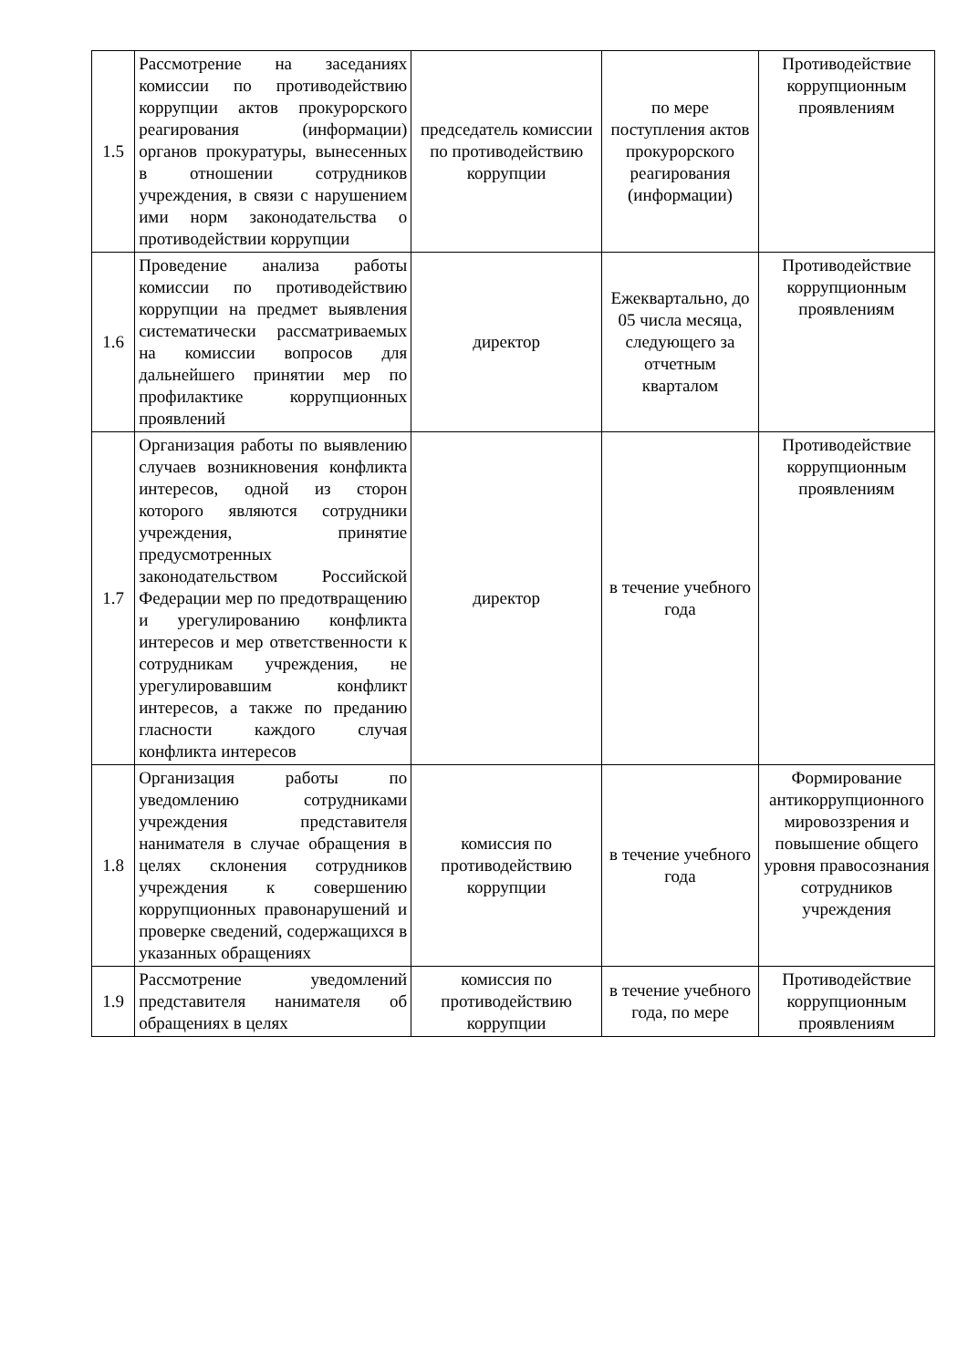| 1.5 | Рассмотрение на заседаниях комиссии по противодействию коррупции актов прокурорского реагирования (информации) органов прокуратуры, вынесенных в отношении сотрудников учреждения, в связи с нарушением ими норм законодательства о противодействии коррупции | председатель комиссии по противодействию коррупции | по мере поступления актов прокурорского реагирования (информации) | Противодействие коррупционным проявлениям |
| 1.6 | Проведение анализа работы комиссии по противодействию коррупции на предмет выявления систематически рассматриваемых на комиссии вопросов для дальнейшего принятии мер по профилактике коррупционных проявлений | директор | Ежеквартально, до 05 числа месяца, следующего за отчетным кварталом | Противодействие коррупционным проявлениям |
| 1.7 | Организация работы по выявлению случаев возникновения конфликта интересов, одной из сторон которого являются сотрудники учреждения, принятие предусмотренных законодательством Российской Федерации мер по предотвращению и урегулированию конфликта интересов и мер ответственности к сотрудникам учреждения, не урегулировавшим конфликт интересов, а также по преданию гласности каждого случая конфликта интересов | директор | в течение учебного года | Противодействие коррупционным проявлениям |
| 1.8 | Организация работы по уведомлению сотрудниками учреждения представителя нанимателя в случае обращения в целях склонения сотрудников учреждения к совершению коррупционных правонарушений и проверке сведений, содержащихся в указанных обращениях | комиссия по противодействию коррупции | в течение учебного года | Формирование антикоррупционного мировоззрения и повышение общего уровня правосознания сотрудников учреждения |
| 1.9 | Рассмотрение уведомлений представителя нанимателя об обращениях в целях | комиссия по противодействию коррупции | в течение учебного года, по мере | Противодействие коррупционным проявлениям |